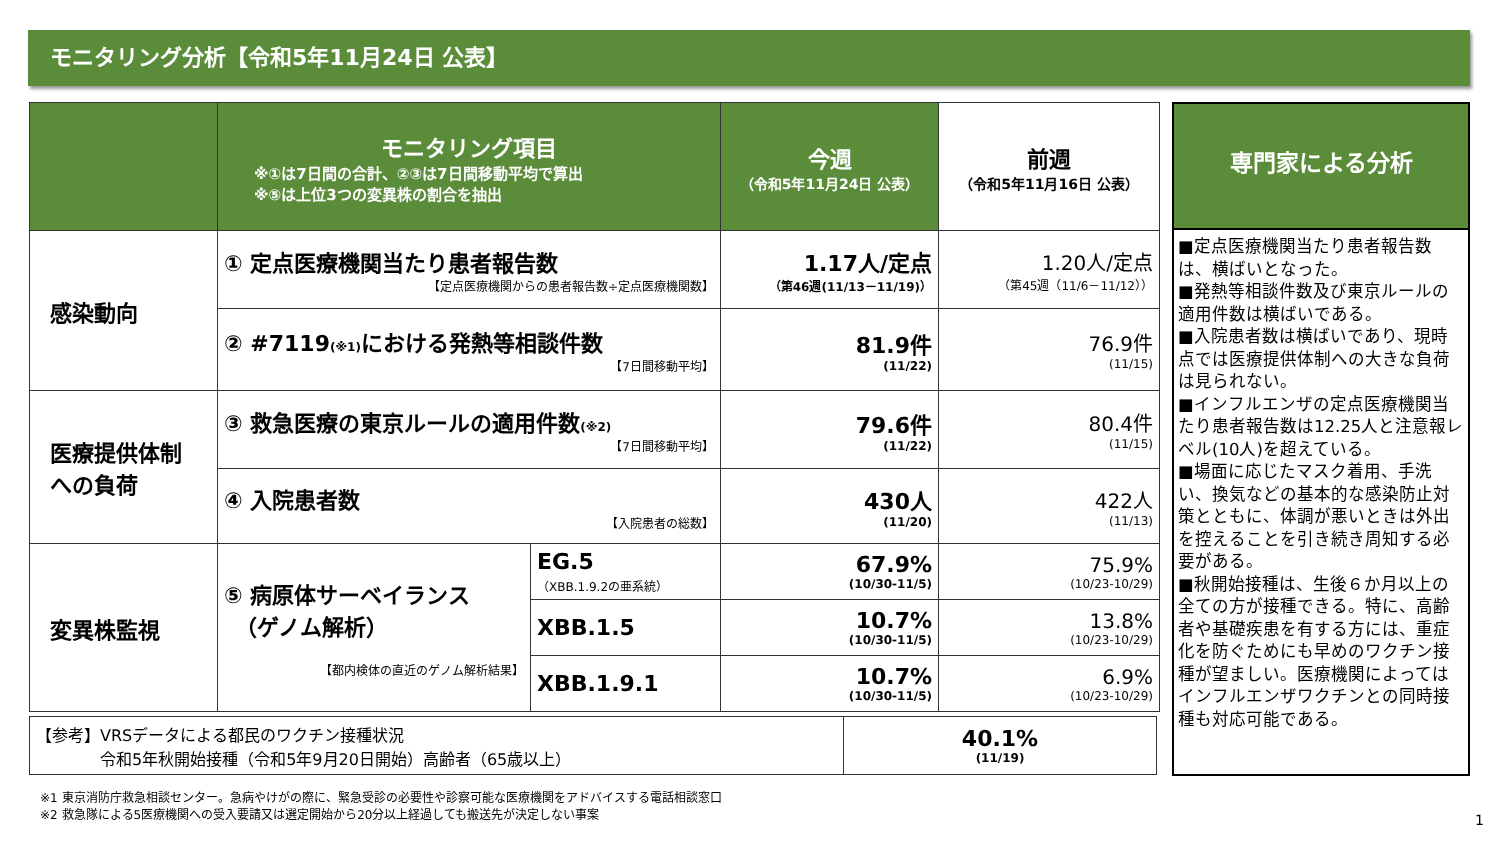モニタリング分析【令和5年11月24日 公表】
| | モニタリング項目 ※①は7日間の合計、②③は7日間移動平均で算出 ※⑤は上位3つの変異株の割合を抽出 | | 今週 （令和5年11月24日 公表） | 前週 （令和5年11月16日 公表） |
| --- | --- | --- | --- | --- |
| 感染動向 | ① 定点医療機関当たり患者報告数 【定点医療機関からの患者報告数÷定点医療機関数】 | | 1.17人/定点 （第46週(11/13－11/19)） | 1.20人/定点 （第45週（11/6－11/12）） |
| | ② #7119 (※1) における発熱等相談件数 【7日間移動平均】 | | 81.9件 (11/22) | 76.9件 (11/15) |
| 医療提供体制 への負荷 | ③ 救急医療の東京ルールの適用件数 (※2) 【7日間移動平均】 | | 79.6件 (11/22) | 80.4件 (11/15) |
| | ④ 入院患者数 【入院患者の総数】 | | 430人 (11/20) | 422人 (11/13) |
| 変異株監視 | ⑤ 病原体サーベイランス （ゲノム解析） 【都内検体の直近のゲノム解析結果】 | EG.5 （XBB.1.9.2の亜系統） | 67.9% (10/30-11/5) | 75.9% (10/23-10/29) |
| | | XBB.1.5 | 10.7% (10/30-11/5) | 13.8% (10/23-10/29) |
| | | XBB.1.9.1 | 10.7% (10/30-11/5) | 6.9% (10/23-10/29) |
| 【参考】VRSデータによる都民のワクチン接種状況 令和5年秋開始接種（令和5年9月20日開始）高齢者（65歳以上） | 40.1% (11/19) |
専門家による分析
■定点医療機関当たり患者報告数は、横ばいとなった。
■発熱等相談件数及び東京ルールの適用件数は横ばいである。
■入院患者数は横ばいであり、現時点では医療提供体制への大きな負荷は見られない。
■インフルエンザの定点医療機関当たり患者報告数は12.25人と注意報レベル(10人)を超えている。
■場面に応じたマスク着用、手洗い、換気などの基本的な感染防止対策とともに、体調が悪いときは外出を控えることを引き続き周知する必要がある。
■秋開始接種は、生後６か月以上の全ての方が接種できる。特に、高齢者や基礎疾患を有する方には、重症化を防ぐためにも早めのワクチン接種が望ましい。医療機関によってはインフルエンザワクチンとの同時接種も対応可能である。
※1 東京消防庁救急相談センター。急病やけがの際に、緊急受診の必要性や診察可能な医療機関をアドバイスする電話相談窓口
※2 救急隊による5医療機関への受入要請又は選定開始から20分以上経過しても搬送先が決定しない事案
1